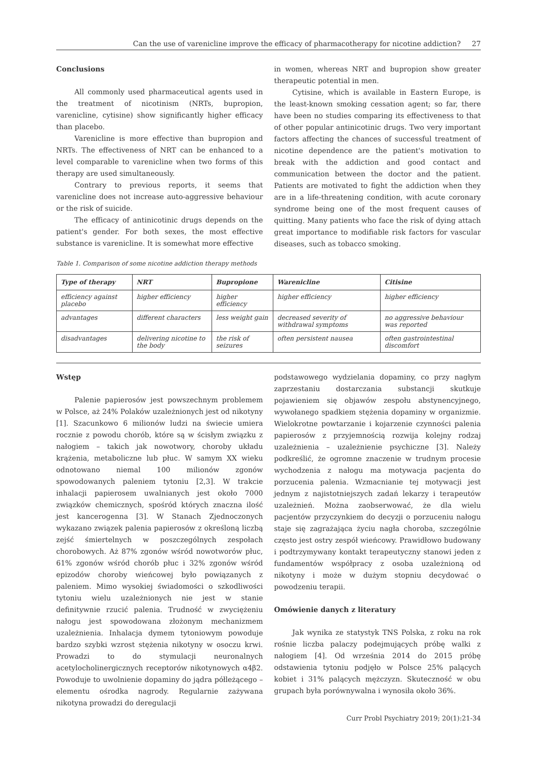Can the use of varenicline improve the efficacy of pharmacotherapy for nicotine addiction? 27
Conclusions
All commonly used pharmaceutical agents used in the treatment of nicotinism (NRTs, bupropion, varenicline, cytisine) show significantly higher efficacy than placebo.
Varenicline is more effective than bupropion and NRTs. The effectiveness of NRT can be enhanced to a level comparable to varenicline when two forms of this therapy are used simultaneously.
Contrary to previous reports, it seems that varenicline does not increase auto-aggressive behaviour or the risk of suicide.
The efficacy of antinicotinic drugs depends on the patient's gender. For both sexes, the most effective substance is varenicline. It is somewhat more effective
in women, whereas NRT and bupropion show greater therapeutic potential in men.
Cytisine, which is available in Eastern Europe, is the least-known smoking cessation agent; so far, there have been no studies comparing its effectiveness to that of other popular antinicotinic drugs. Two very important factors affecting the chances of successful treatment of nicotine dependence are the patient's motivation to break with the addiction and good contact and communication between the doctor and the patient. Patients are motivated to fight the addiction when they are in a life-threatening condition, with acute coronary syndrome being one of the most frequent causes of quitting. Many patients who face the risk of dying attach great importance to modifiable risk factors for vascular diseases, such as tobacco smoking.
Table 1. Comparison of some nicotine addiction therapy methods
| Type of therapy | NRT | Bupropione | Warenicline | Citisine |
| --- | --- | --- | --- | --- |
| efficiency against placebo | higher efficiency | higher efficiency | higher efficiency | higher efficiency |
| advantages | different characters | less weight gain | decreased severity of withdrawal symptoms | no aggressive behaviour was reported |
| disadvantages | delivering nicotine to the body | the risk of seizures | often persistent nausea | often gastrointestinal discomfort |
Wstęp
Palenie papierosów jest powszechnym problemem w Polsce, aż 24% Polaków uzależnionych jest od nikotyny [1]. Szacunkowo 6 milionów ludzi na świecie umiera rocznie z powodu chorób, które są w ścisłym związku z nałogiem – takich jak nowotwory, choroby układu krążenia, metaboliczne lub płuc. W samym XX wieku odnotowano niemal 100 milionów zgonów spowodowanych paleniem tytoniu [2,3]. W trakcie inhalacji papierosem uwalnianych jest około 7000 związków chemicznych, spośród których znaczna ilość jest kancerogenna [3]. W Stanach Zjednoczonych wykazano związek palenia papierosów z określoną liczbą zejść śmiertelnych w poszczególnych zespołach chorobowych. Aż 87% zgonów wśród nowotworów płuc, 61% zgonów wśród chorób płuc i 32% zgonów wśród epizodów choroby wieńcowej było powiązanych z paleniem. Mimo wysokiej świadomości o szkodliwości tytoniu wielu uzależnionych nie jest w stanie definitywnie rzucić palenia. Trudność w zwyciężeniu nałogu jest spowodowana złożonym mechanizmem uzależnienia. Inhalacja dymem tytoniowym powoduje bardzo szybki wzrost stężenia nikotyny w osoczu krwi. Prowadzi to do stymulacji neuronalnych acetylocholinergicznych receptorów nikotynowych α4β2. Powoduje to uwolnienie dopaminy do jądra półleżącego – elementu ośrodka nagrody. Regularnie zażywana nikotyna prowadzi do deregulacji
podstawowego wydzielania dopaminy, co przy nagłym zaprzestaniu dostarczania substancji skutkuje pojawieniem się objawów zespołu abstynencyjnego, wywołanego spadkiem stężenia dopaminy w organizmie. Wielokrotne powtarzanie i kojarzenie czynności palenia papierosów z przyjemnością rozwija kolejny rodzaj uzależnienia – uzależnienie psychiczne [3]. Należy podkreślić, że ogromne znaczenie w trudnym procesie wychodzenia z nałogu ma motywacja pacjenta do porzucenia palenia. Wzmacnianie tej motywacji jest jednym z najistotniejszych zadań lekarzy i terapeutów uzależnień. Można zaobserwować, że dla wielu pacjentów przyczynkiem do decyzji o porzuceniu nałogu staje się zagrażająca życiu nagła choroba, szczególnie często jest ostry zespół wieńcowy. Prawidłowo budowany i podtrzymywany kontakt terapeutyczny stanowi jeden z fundamentów współpracy z osoba uzależnioną od nikotyny i może w dużym stopniu decydować o powodzeniu terapii.
Omówienie danych z literatury
Jak wynika ze statystyk TNS Polska, z roku na rok rośnie liczba palaczy podejmujących próbę walki z nałogiem [4]. Od września 2014 do 2015 próbę odstawienia tytoniu podjęło w Polsce 25% palących kobiet i 31% palących mężczyzn. Skuteczność w obu grupach była porównywalna i wynosiła około 36%.
Curr Probl Psychiatry 2019; 20(1):21-34